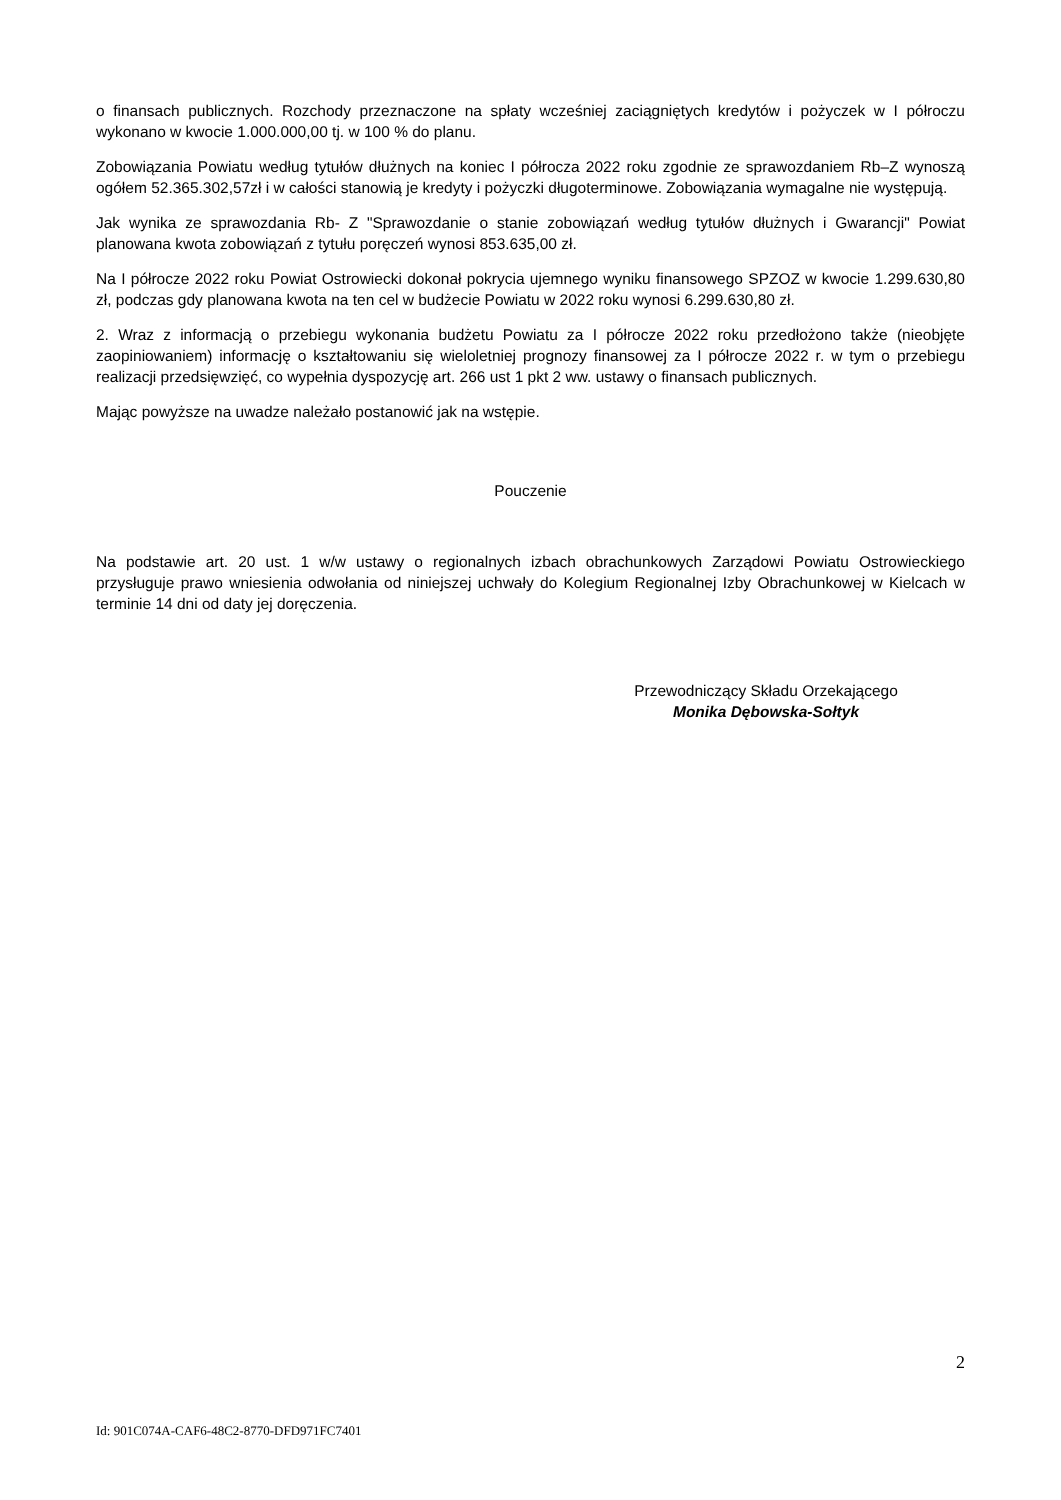o finansach publicznych. Rozchody przeznaczone na spłaty wcześniej zaciągniętych kredytów i pożyczek w I półroczu wykonano w kwocie 1.000.000,00 tj. w 100 % do planu.
Zobowiązania Powiatu według tytułów dłużnych na koniec I półrocza 2022 roku zgodnie ze sprawozdaniem Rb–Z wynoszą ogółem 52.365.302,57zł i w całości stanowią je kredyty i pożyczki długoterminowe. Zobowiązania wymagalne nie występują.
Jak wynika ze sprawozdania Rb- Z "Sprawozdanie o stanie zobowiązań według tytułów dłużnych i Gwarancji" Powiat planowana kwota zobowiązań z tytułu poręczeń wynosi 853.635,00 zł.
Na I półrocze 2022 roku Powiat Ostrowiecki dokonał pokrycia ujemnego wyniku finansowego SPZOZ w kwocie 1.299.630,80 zł, podczas gdy planowana kwota na ten cel w budżecie Powiatu w 2022 roku wynosi 6.299.630,80 zł.
2. Wraz z informacją o przebiegu wykonania budżetu Powiatu za I półrocze 2022 roku przedłożono także (nieobjęte zaopiniowaniem) informację o kształtowaniu się wieloletniej prognozy finansowej za I półrocze 2022 r. w tym o przebiegu realizacji przedsięwzięć, co wypełnia dyspozycję art. 266 ust 1 pkt 2 ww. ustawy o finansach publicznych.
Mając powyższe na uwadze należało postanowić jak na wstępie.
Pouczenie
Na podstawie art. 20 ust. 1 w/w ustawy o regionalnych izbach obrachunkowych Zarządowi Powiatu Ostrowieckiego przysługuje prawo wniesienia odwołania od niniejszej uchwały do Kolegium Regionalnej Izby Obrachunkowej w Kielcach w terminie 14 dni od daty jej doręczenia.
Przewodniczący Składu Orzekającego
Monika Dębowska-Sołtyk
2
Id: 901C074A-CAF6-48C2-8770-DFD971FC7401